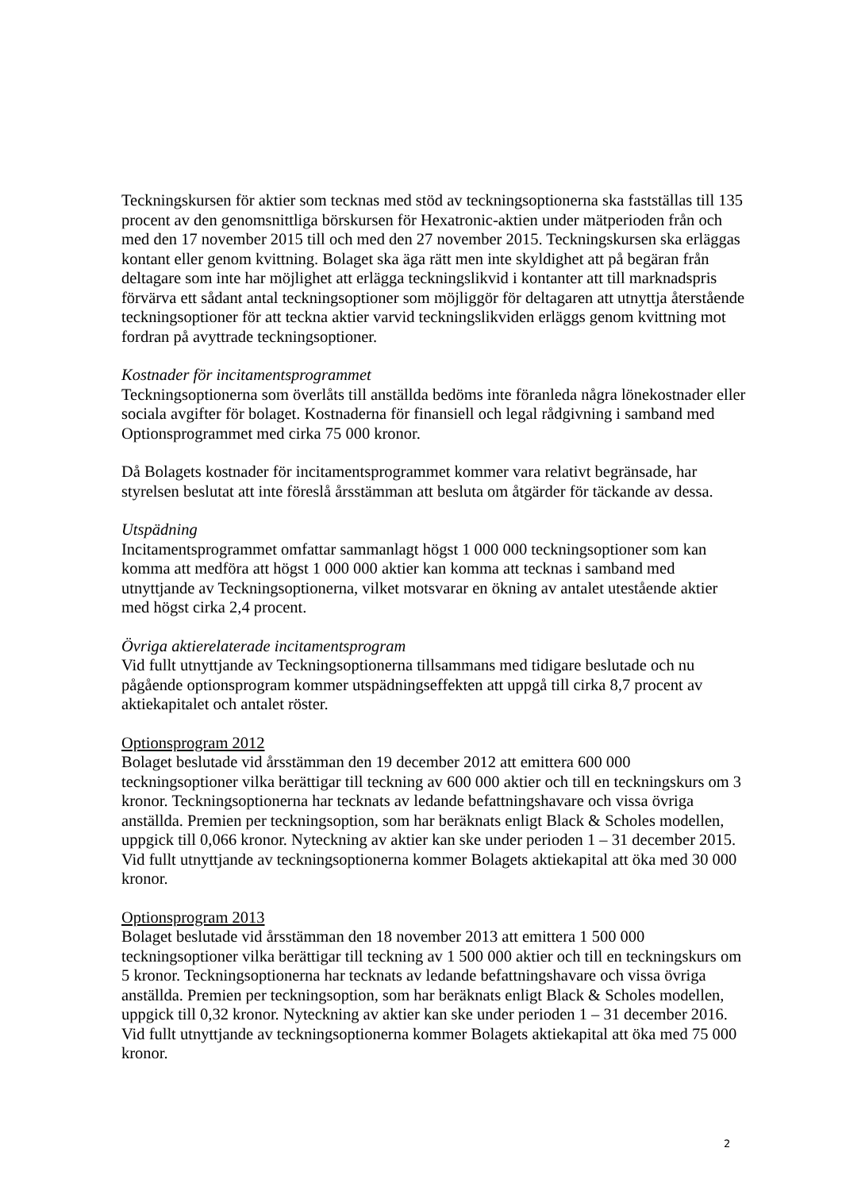Teckningskursen för aktier som tecknas med stöd av teckningsoptionerna ska fastställas till 135 procent av den genomsnittliga börskursen för Hexatronic-aktien under mätperioden från och med den 17 november 2015 till och med den 27 november 2015. Teckningskursen ska erläggas kontant eller genom kvittning. Bolaget ska äga rätt men inte skyldighet att på begäran från deltagare som inte har möjlighet att erlägga teckningslikvid i kontanter att till marknadspris förvärva ett sådant antal teckningsoptioner som möjliggör för deltagaren att utnyttja återstående teckningsoptioner för att teckna aktier varvid teckningslikviden erläggs genom kvittning mot fordran på avyttrade teckningsoptioner.
Kostnader för incitamentsprogrammet
Teckningsoptionerna som överlåts till anställda bedöms inte föranleda några lönekostnader eller sociala avgifter för bolaget. Kostnaderna för finansiell och legal rådgivning i samband med Optionsprogrammet med cirka 75 000 kronor.
Då Bolagets kostnader för incitamentsprogrammet kommer vara relativt begränsade, har styrelsen beslutat att inte föreslå årsstämman att besluta om åtgärder för täckande av dessa.
Utspädning
Incitamentsprogrammet omfattar sammanlagt högst 1 000 000 teckningsoptioner som kan komma att medföra att högst 1 000 000 aktier kan komma att tecknas i samband med utnyttjande av Teckningsoptionerna, vilket motsvarar en ökning av antalet utestående aktier med högst cirka 2,4 procent.
Övriga aktierelaterade incitamentsprogram
Vid fullt utnyttjande av Teckningsoptionerna tillsammans med tidigare beslutade och nu pågående optionsprogram kommer utspädningseffekten att uppgå till cirka 8,7 procent av aktiekapitalet och antalet röster.
Optionsprogram 2012
Bolaget beslutade vid årsstämman den 19 december 2012 att emittera 600 000 teckningsoptioner vilka berättigar till teckning av 600 000 aktier och till en teckningskurs om 3 kronor. Teckningsoptionerna har tecknats av ledande befattningshavare och vissa övriga anställda. Premien per teckningsoption, som har beräknats enligt Black & Scholes modellen, uppgick till 0,066 kronor. Nyteckning av aktier kan ske under perioden 1 – 31 december 2015. Vid fullt utnyttjande av teckningsoptionerna kommer Bolagets aktiekapital att öka med 30 000 kronor.
Optionsprogram 2013
Bolaget beslutade vid årsstämman den 18 november 2013 att emittera 1 500 000 teckningsoptioner vilka berättigar till teckning av 1 500 000 aktier och till en teckningskurs om 5 kronor. Teckningsoptionerna har tecknats av ledande befattningshavare och vissa övriga anställda. Premien per teckningsoption, som har beräknats enligt Black & Scholes modellen, uppgick till 0,32 kronor. Nyteckning av aktier kan ske under perioden 1 – 31 december 2016. Vid fullt utnyttjande av teckningsoptionerna kommer Bolagets aktiekapital att öka med 75 000 kronor.
2